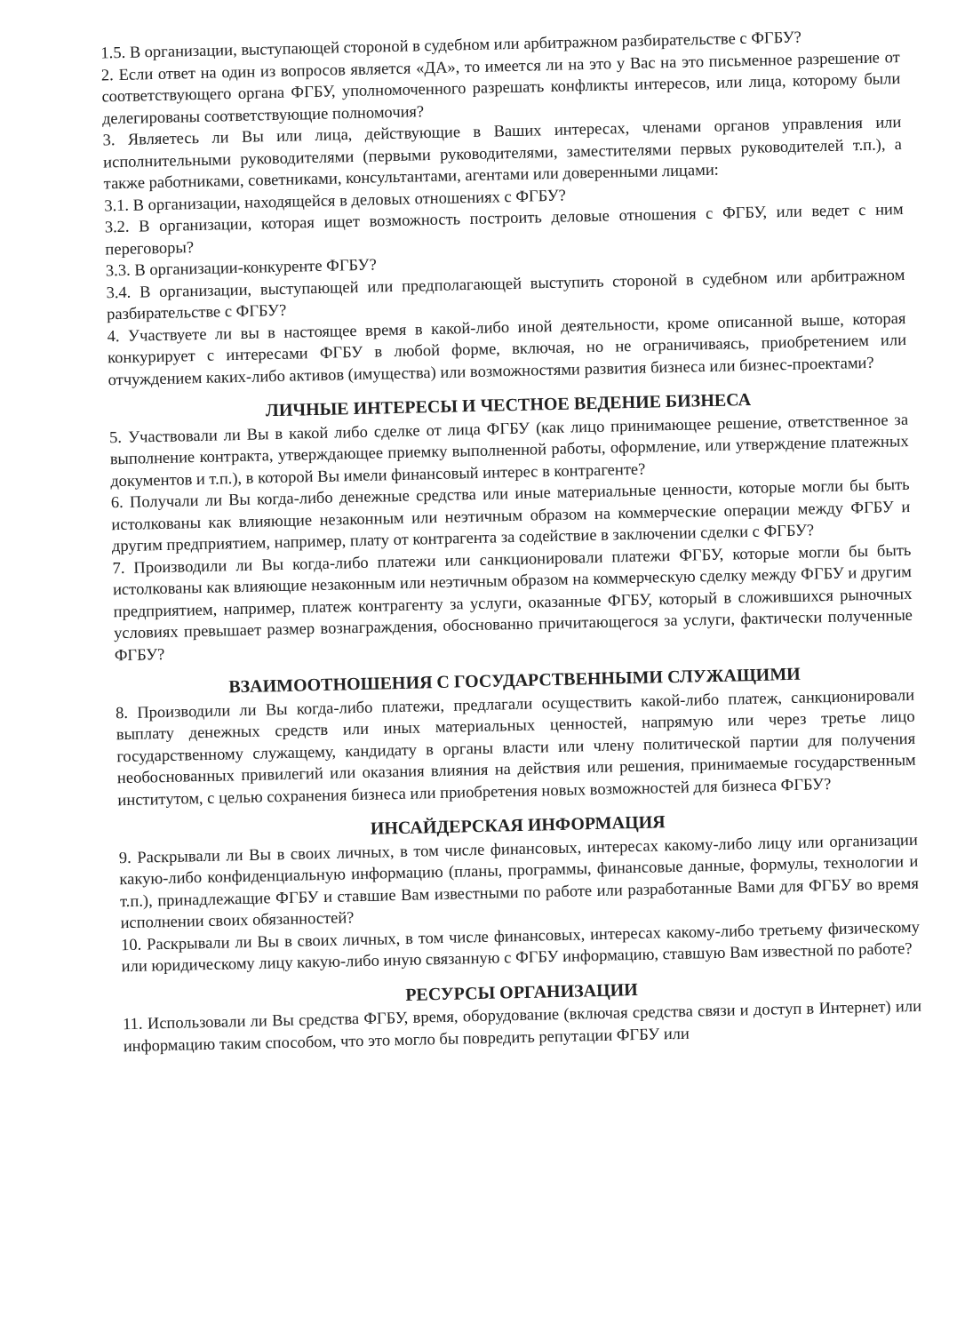1.5. В организации, выступающей стороной в судебном или арбитражном разбирательстве с ФГБУ?
2. Если ответ на один из вопросов является «ДА», то имеется ли на это у Вас на это письменное разрешение от соответствующего органа ФГБУ, уполномоченного разрешать конфликты интересов, или лица, которому были делегированы соответствующие полномочия?
3. Являетесь ли Вы или лица, действующие в Ваших интересах, членами органов управления или исполнительными руководителями (первыми руководителями, заместителями первых руководителей т.п.), а также работниками, советниками, консультантами, агентами или доверенными лицами:
3.1. В организации, находящейся в деловых отношениях с ФГБУ?
3.2. В организации, которая ищет возможность построить деловые отношения с ФГБУ, или ведет с ним переговоры?
3.3. В организации-конкуренте ФГБУ?
3.4. В организации, выступающей или предполагающей выступить стороной в судебном или арбитражном разбирательстве с ФГБУ?
4. Участвуете ли вы в настоящее время в какой-либо иной деятельности, кроме описанной выше, которая конкурирует с интересами ФГБУ в любой форме, включая, но не ограничиваясь, приобретением или отчуждением каких-либо активов (имущества) или возможностями развития бизнеса или бизнес-проектами?
ЛИЧНЫЕ ИНТЕРЕСЫ И ЧЕСТНОЕ ВЕДЕНИЕ БИЗНЕСА
5. Участвовали ли Вы в какой либо сделке от лица ФГБУ (как лицо принимающее решение, ответственное за выполнение контракта, утверждающее приемку выполненной работы, оформление, или утверждение платежных документов и т.п.), в которой Вы имели финансовый интерес в контрагенте?
6. Получали ли Вы когда-либо денежные средства или иные материальные ценности, которые могли бы быть истолкованы как влияющие незаконным или неэтичным образом на коммерческие операции между ФГБУ и другим предприятием, например, плату от контрагента за содействие в заключении сделки с ФГБУ?
7. Производили ли Вы когда-либо платежи или санкционировали платежи ФГБУ, которые могли бы быть истолкованы как влияющие незаконным или неэтичным образом на коммерческую сделку между ФГБУ и другим предприятием, например, платеж контрагенту за услуги, оказанные ФГБУ, который в сложившихся рыночных условиях превышает размер вознаграждения, обоснованно причитающегося за услуги, фактически полученные ФГБУ?
ВЗАИМООТНОШЕНИЯ С ГОСУДАРСТВЕННЫМИ СЛУЖАЩИМИ
8. Производили ли Вы когда-либо платежи, предлагали осуществить какой-либо платеж, санкционировали выплату денежных средств или иных материальных ценностей, напрямую или через третье лицо государственному служащему, кандидату в органы власти или члену политической партии для получения необоснованных привилегий или оказания влияния на действия или решения, принимаемые государственным институтом, с целью сохранения бизнеса или приобретения новых возможностей для бизнеса ФГБУ?
ИНСАЙДЕРСКАЯ ИНФОРМАЦИЯ
9. Раскрывали ли Вы в своих личных, в том числе финансовых, интересах какому-либо лицу или организации какую-либо конфиденциальную информацию (планы, программы, финансовые данные, формулы, технологии и т.п.), принадлежащие ФГБУ и ставшие Вам известными по работе или разработанные Вами для ФГБУ во время исполнении своих обязанностей?
10. Раскрывали ли Вы в своих личных, в том числе финансовых, интересах какому-либо третьему физическому или юридическому лицу какую-либо иную связанную с ФГБУ информацию, ставшую Вам известной по работе?
РЕСУРСЫ ОРГАНИЗАЦИИ
11. Использовали ли Вы средства ФГБУ, время, оборудование (включая средства связи и доступ в Интернет) или информацию таким способом, что это могло бы повредить репутации ФГБУ или